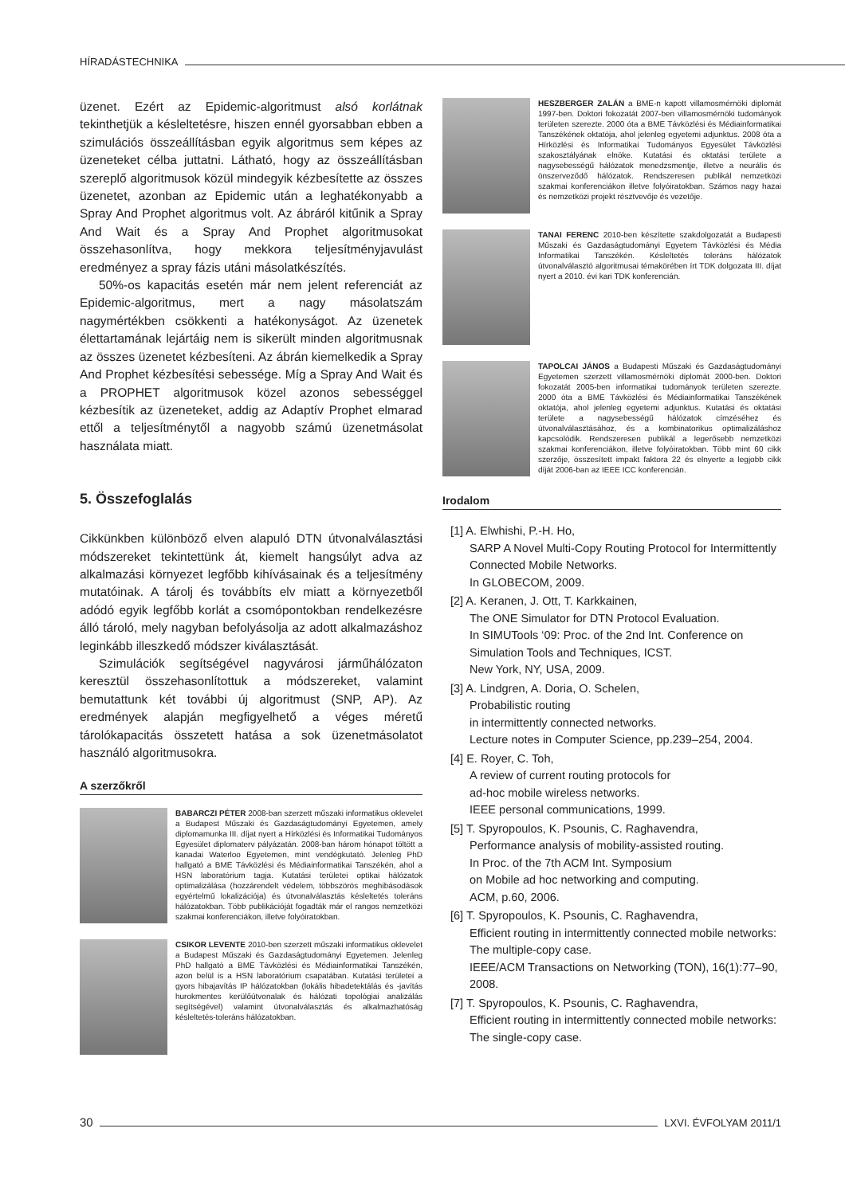HÍRADÁSTECHNIKA
üzenet. Ezért az Epidemic-algoritmust alsó korlátnak tekinthetjük a késleltetésre, hiszen ennél gyorsabban ebben a szimulációs összeállításban egyik algoritmus sem képes az üzeneteket célba juttatni. Látható, hogy az összeállításban szereplő algoritmusok közül mindegyik kézbesítette az összes üzenetet, azonban az Epidemic után a leghatékonyabb a Spray And Prophet algoritmus volt. Az ábráról kitűnik a Spray And Wait és a Spray And Prophet algoritmusokat összehasonlítva, hogy mekkora teljesítményjavulást eredményez a spray fázis utáni másolatkészítés.
50%-os kapacitás esetén már nem jelent referenciát az Epidemic-algoritmus, mert a nagy másolatszám nagymértékben csökkenti a hatékonyságot. Az üzenetek élettartamának lejártáig nem is sikerült minden algoritmusnak az összes üzenetet kézbesíteni. Az ábrán kiemelkedik a Spray And Prophet kézbesítési sebessége. Míg a Spray And Wait és a PROPHET algoritmusok közel azonos sebességgel kézbesítik az üzeneteket, addig az Adaptív Prophet elmarad ettől a teljesítménytől a nagyobb számú üzenetmásolat használata miatt.
5. Összefoglalás
Cikkünkben különböző elven alapuló DTN útvonalválasztási módszereket tekintettünk át, kiemelt hangsúlyt adva az alkalmazási környezet legfőbb kihívásainak és a teljesítmény mutatóinak. A tárolj és továbbíts elv miatt a környezetből adódó egyik legfőbb korlát a csomópontokban rendelkezésre álló tároló, mely nagyban befolyásolja az adott alkalmazáshoz leginkább illeszkedő módszer kiválasztását.
Szimulációk segítségével nagyvárosi járműhálózaton keresztül összehasonlítottuk a módszereket, valamint bemutattunk két további új algoritmust (SNP, AP). Az eredmények alapján megfigyelhető a véges méretű tárolókapacitás összetett hatása a sok üzenetmásolatot használó algoritmusokra.
A szerzőkről
BABARCZI PÉTER 2008-ban szerzett műszaki informatikus oklevelet a Budapest Műszaki és Gazdaságtudományi Egyetemen, amely diplomamunka III. díjat nyert a Hírközlési és Informatikai Tudományos Egyesület diplomaterv pályázatán. 2008-ban három hónapot töltött a kanadai Waterloo Egyetemen, mint vendégkutató. Jelenleg PhD hallgató a BME Távközlési és Médiainformatikai Tanszékén, ahol a HSN laboratórium tagja. Kutatási területei optikai hálózatok optimalizálása (hozzárendelt védelem, többszörös meghibásodások egyértelmű lokalizációja) és útvonalválasztás késleltetés toleráns hálózatokban. Több publikációját fogadták már el rangos nemzetközi szakmai konferenciákon, illetve folyóiratokban.
CSIKOR LEVENTE 2010-ben szerzett műszaki informatikus oklevelet a Budapest Műszaki és Gazdaságtudományi Egyetemen. Jelenleg PhD hallgató a BME Távközlési és Médiainformatikai Tanszékén, azon belül is a HSN laboratórium csapatában. Kutatási területei a gyors hibajavítás IP hálózatokban (lokális hibadetektálás és -javítás hurokmentes kerülőútvonalak és hálózati topológiai analizálás segítségével) valamint útvonalválasztás és alkalmazhatóság késleltetés-toleráns hálózatokban.
HESZBERGER ZALÁN a BME-n kapott villamosmérnöki diplomát 1997-ben. Doktori fokozatát 2007-ben villamosmérnöki tudományok területen szerezte. 2000 óta a BME Távközlési és Médiainformatikai Tanszékének oktatója, ahol jelenleg egyetemi adjunktus. 2008 óta a Hírközlési és Informatikai Tudományos Egyesület Távközlési szakosztályának elnöke. Kutatási és oktatási területe a nagysebességű hálózatok menedzsmentje, illetve a neurális és önszerveződő hálózatok. Rendszeresen publikál nemzetközi szakmai konferenciákon illetve folyóiratokban. Számos nagy hazai és nemzetközi projekt résztvevője és vezetője.
TANAI FERENC 2010-ben készítette szakdolgozatát a Budapesti Műszaki és Gazdaságtudományi Egyetem Távközlési és Média Informatikai Tanszékén. Késleltetés toleráns hálózatok útvonalválasztó algoritmusai témakörében írt TDK dolgozata III. díjat nyert a 2010. évi kari TDK konferencián.
TAPOLCAI JÁNOS a Budapesti Műszaki és Gazdaságtudományi Egyetemen szerzett villamosmérnöki diplomát 2000-ben. Doktori fokozatát 2005-ben informatikai tudományok területen szerezte. 2000 óta a BME Távközlési és Médiainformatikai Tanszékének oktatója, ahol jelenleg egyetemi adjunktus. Kutatási és oktatási területe a nagysebességű hálózatok címzéséhez és útvonalválasztásához, és a kombinatorikus optimalizáláshoz kapcsolódik. Rendszeresen publikál a legerősebb nemzetközi szakmai konferenciákon, illetve folyóiratokban. Több mint 60 cikk szerzője, összesített impakt faktora 22 és elnyerte a legjobb cikk díját 2006-ban az IEEE ICC konferencián.
Irodalom
[1] A. Elwhishi, P.-H. Ho,
SARP A Novel Multi-Copy Routing Protocol for Intermittently Connected Mobile Networks.
In GLOBECOM, 2009.
[2] A. Keranen, J. Ott, T. Karkkainen,
The ONE Simulator for DTN Protocol Evaluation.
In SIMUTools ‘09: Proc. of the 2nd Int. Conference on Simulation Tools and Techniques, ICST.
New York, NY, USA, 2009.
[3] A. Lindgren, A. Doria, O. Schelen,
Probabilistic routing
in intermittently connected networks.
Lecture notes in Computer Science, pp.239–254, 2004.
[4] E. Royer, C. Toh,
A review of current routing protocols for
ad-hoc mobile wireless networks.
IEEE personal communications, 1999.
[5] T. Spyropoulos, K. Psounis, C. Raghavendra,
Performance analysis of mobility-assisted routing.
In Proc. of the 7th ACM Int. Symposium
on Mobile ad hoc networking and computing.
ACM, p.60, 2006.
[6] T. Spyropoulos, K. Psounis, C. Raghavendra,
Efficient routing in intermittently connected mobile networks: The multiple-copy case.
IEEE/ACM Transactions on Networking (TON), 16(1):77–90, 2008.
[7] T. Spyropoulos, K. Psounis, C. Raghavendra,
Efficient routing in intermittently connected mobile networks: The single-copy case.
30 LXVI. ÉVFOLYAM 2011/1